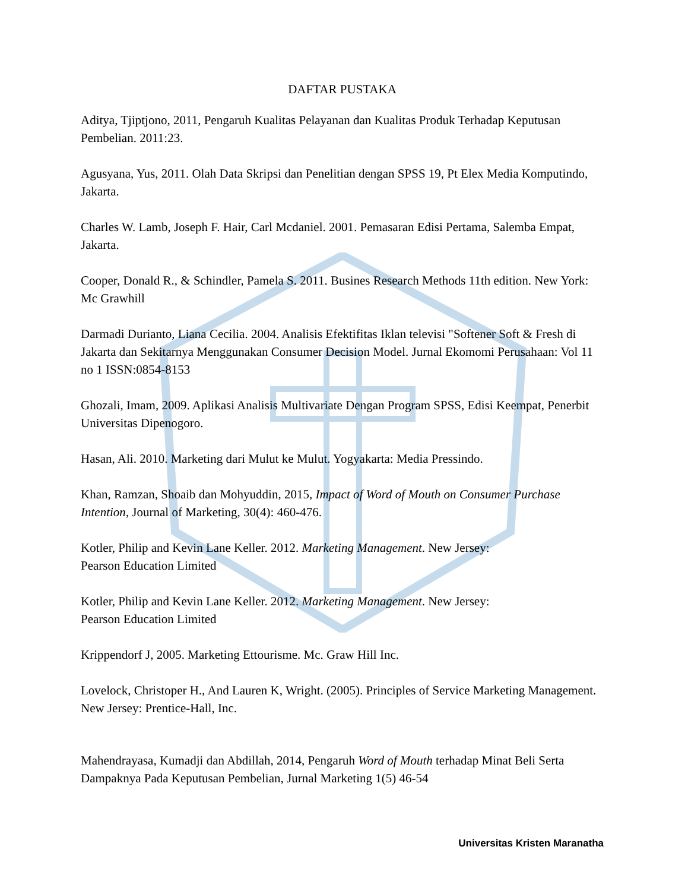DAFTAR PUSTAKA
Aditya, Tjiptjono, 2011, Pengaruh Kualitas Pelayanan dan Kualitas Produk Terhadap Keputusan Pembelian. 2011:23.
Agusyana, Yus, 2011. Olah Data Skripsi dan Penelitian dengan SPSS 19, Pt Elex Media Komputindo, Jakarta.
Charles W. Lamb, Joseph F. Hair, Carl Mcdaniel. 2001. Pemasaran Edisi Pertama, Salemba Empat, Jakarta.
Cooper, Donald R., & Schindler, Pamela S. 2011. Busines Research Methods 11th edition. New York: Mc Grawhill
Darmadi Durianto, Liana Cecilia. 2004. Analisis Efektifitas Iklan televisi "Softener Soft & Fresh di Jakarta dan Sekitarnya Menggunakan Consumer Decision Model. Jurnal Ekomomi Perusahaan: Vol 11 no 1 ISSN:0854-8153
Ghozali, Imam, 2009. Aplikasi Analisis Multivariate Dengan Program SPSS, Edisi Keempat, Penerbit Universitas Dipenogoro.
Hasan, Ali. 2010. Marketing dari Mulut ke Mulut. Yogyakarta: Media Pressindo.
Khan, Ramzan, Shoaib dan Mohyuddin, 2015, Impact of Word of Mouth on Consumer Purchase Intention, Journal of Marketing, 30(4): 460-476.
Kotler, Philip and Kevin Lane Keller. 2012. Marketing Management. New Jersey:
Pearson Education Limited
Kotler, Philip and Kevin Lane Keller. 2012. Marketing Management. New Jersey:
Pearson Education Limited
Krippendorf J, 2005. Marketing Ettourisme. Mc. Graw Hill Inc.
Lovelock, Christoper H., And Lauren K, Wright. (2005). Principles of Service Marketing Management. New Jersey: Prentice-Hall, Inc.
Mahendrayasa, Kumadji dan Abdillah, 2014, Pengaruh Word of Mouth terhadap Minat Beli Serta Dampaknya Pada Keputusan Pembelian, Jurnal Marketing 1(5) 46-54
Universitas Kristen Maranatha